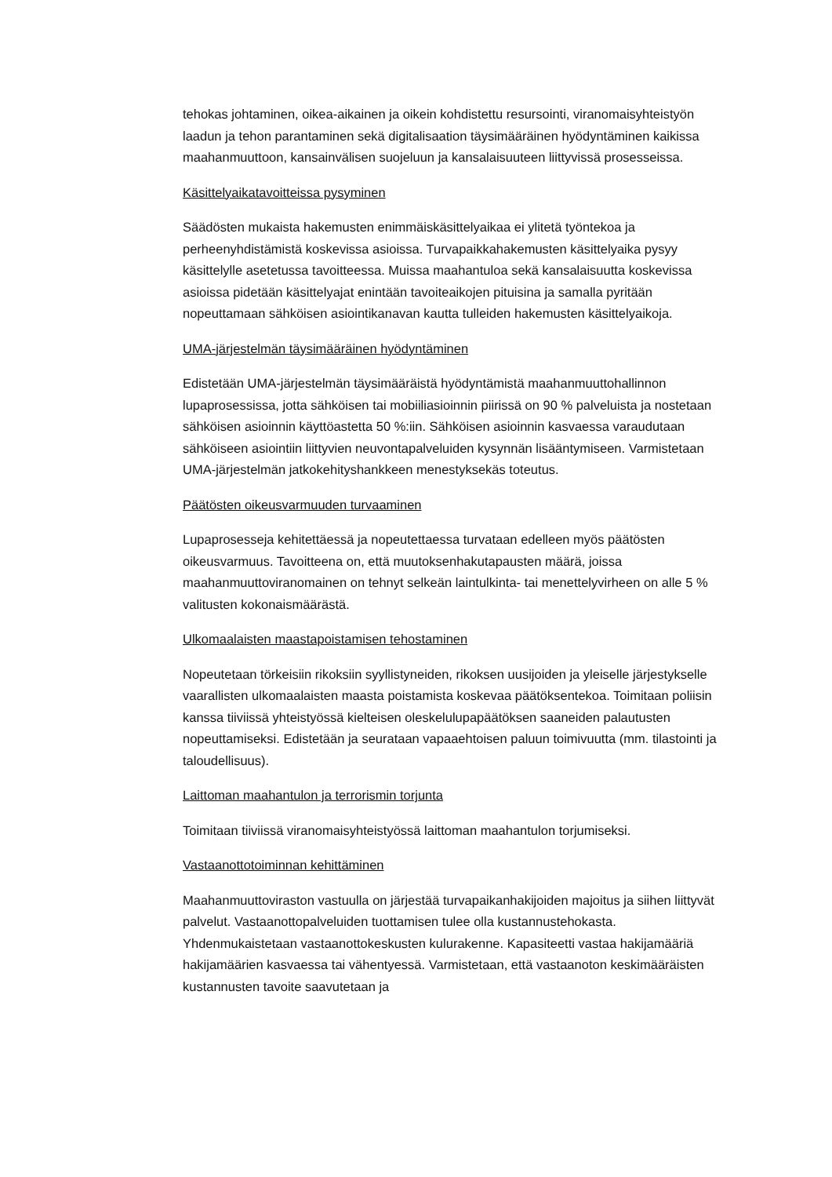tehokas johtaminen, oikea-aikainen ja oikein kohdistettu resursointi, viranomaisyhteistyön laadun ja tehon parantaminen sekä digitalisaation täysimääräinen hyödyntäminen kaikissa maahanmuuttoon, kansainvälisen suojeluun ja kansalaisuuteen liittyvissä prosesseissa.
Käsittelyaikatavoitteissa pysyminen
Säädösten mukaista hakemusten enimmäiskäsittelyaikaa ei ylitetä työntekoa ja perheenyhdistämistä koskevissa asioissa. Turvapaikkahakemusten käsittelyaika pysyy käsittelylle asetetussa tavoitteessa. Muissa maahantuloa sekä kansalaisuutta koskevissa asioissa pidetään käsittelyajat enintään tavoiteaikojen pituisina ja samalla pyritään nopeuttamaan sähköisen asiointikanavan kautta tulleiden hakemusten käsittelyaikoja.
UMA-järjestelmän täysimääräinen hyödyntäminen
Edistetään UMA-järjestelmän täysimääräistä hyödyntämistä maahanmuuttohallinnon lupaprosessissa, jotta sähköisen tai mobiiliasioinnin piirissä on 90 % palveluista ja nostetaan sähköisen asioinnin käyttöastetta 50 %:iin. Sähköisen asioinnin kasvaessa varaudutaan sähköiseen asiointiin liittyvien neuvontapalveluiden kysynnän lisääntymiseen. Varmistetaan UMA-järjestelmän jatkokehityshankkeen menestyksekäs toteutus.
Päätösten oikeusvarmuuden turvaaminen
Lupaprosesseja kehitettäessä ja nopeutettaessa turvataan edelleen myös päätösten oikeusvarmuus. Tavoitteena on, että muutoksenhakutapausten määrä, joissa maahanmuuttoviranomainen on tehnyt selkeän laintulkinta- tai menettelyvirheen on alle 5 % valitusten kokonaismäärästä.
Ulkomaalaisten maastapoistamisen tehostaminen
Nopeutetaan törkeisiin rikoksiin syyllistyneiden, rikoksen uusijoiden ja yleiselle järjestykselle vaarallisten ulkomaalaisten maasta poistamista koskevaa päätöksentekoa. Toimitaan poliisin kanssa tiiviissä yhteistyössä kielteisen oleskelulupapäätöksen saaneiden palautusten nopeuttamiseksi. Edistetään ja seurataan vapaaehtoisen paluun toimivuutta (mm. tilastointi ja taloudellisuus).
Laittoman maahantulon ja terrorismin torjunta
Toimitaan tiiviissä viranomaisyhteistyössä laittoman maahantulon torjumiseksi.
Vastaanottotoiminnan kehittäminen
Maahanmuuttoviraston vastuulla on järjestää turvapaikanhakijoiden majoitus ja siihen liittyvät palvelut. Vastaanottopalveluiden tuottamisen tulee olla kustannustehokasta. Yhdenmukaistetaan vastaanottokeskusten kulurakenne. Kapasiteetti vastaa hakijamääriä hakijamäärien kasvaessa tai vähentyessä. Varmistetaan, että vastaanoton keskimääräisten kustannusten tavoite saavutetaan ja